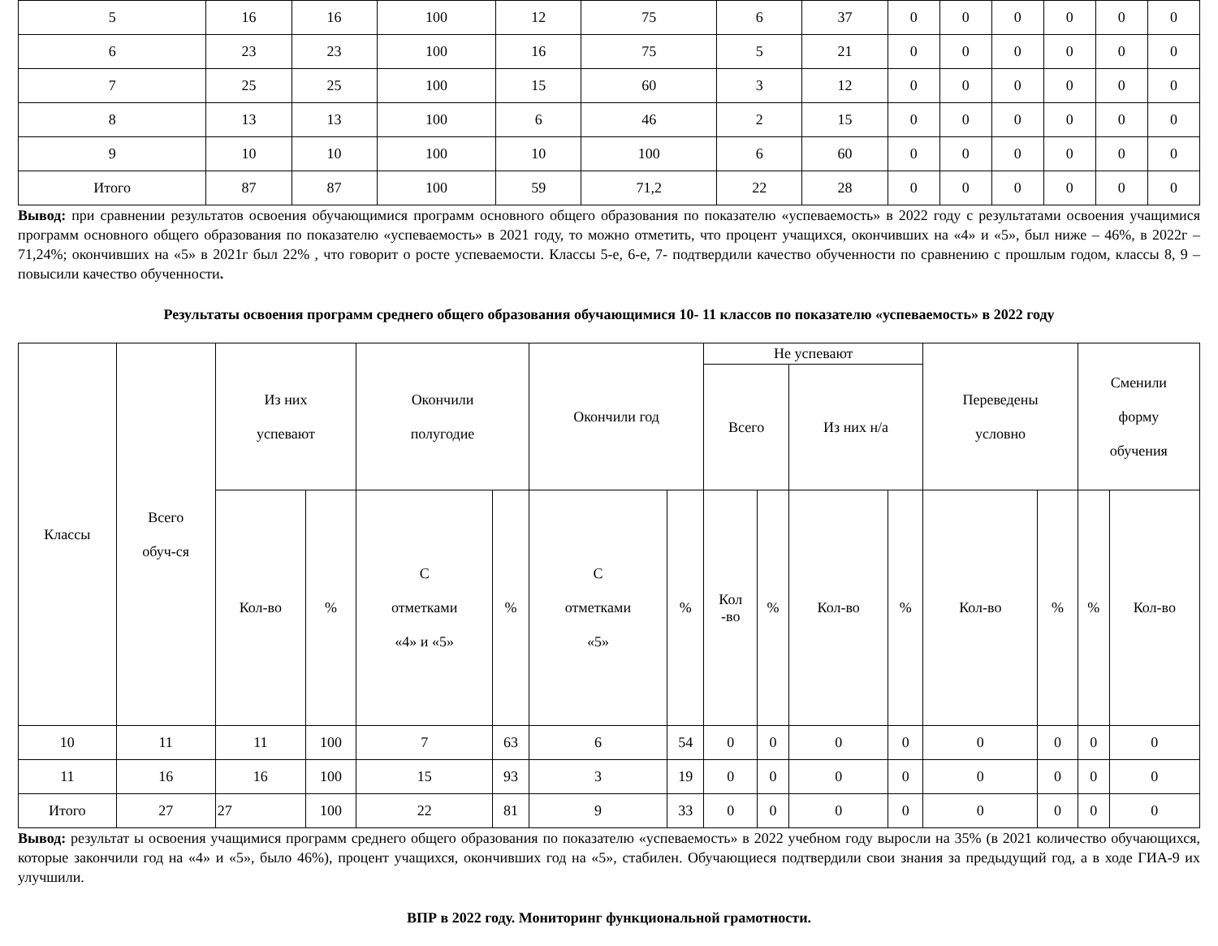| 5 | 16 | 16 | 100 | 12 | 75 | 6 | 37 | 0 | 0 | 0 | 0 | 0 | 0 |
| 6 | 23 | 23 | 100 | 16 | 75 | 5 | 21 | 0 | 0 | 0 | 0 | 0 | 0 |
| 7 | 25 | 25 | 100 | 15 | 60 | 3 | 12 | 0 | 0 | 0 | 0 | 0 | 0 |
| 8 | 13 | 13 | 100 | 6 | 46 | 2 | 15 | 0 | 0 | 0 | 0 | 0 | 0 |
| 9 | 10 | 10 | 100 | 10 | 100 | 6 | 60 | 0 | 0 | 0 | 0 | 0 | 0 |
| Итого | 87 | 87 | 100 | 59 | 71,2 | 22 | 28 | 0 | 0 | 0 | 0 | 0 | 0 |
Вывод: при сравнении результатов освоения обучающимися программ основного общего образования по показателю «успеваемость» в 2022 году с результатами освоения учащимися программ основного общего образования по показателю «успеваемость» в 2021 году, то можно отметить, что процент учащихся, окончивших на «4» и «5», был ниже – 46%, в 2022г – 71,24%; окончивших на «5» в 2021г был 22% , что говорит о росте успеваемости. Классы 5-е, 6-е, 7- подтвердили качество обученности по сравнению с прошлым годом, классы 8, 9 – повысили качество обученности.
Результаты освоения программ среднего общего образования обучающимися 10- 11 классов по показателю «успеваемость» в 2022 году
| Классы | Всего обуч-ся | Из них успевают | | Окончили полугодие | | Окончили год | | Не успевают | | | | Переведены условно | | Сменили форму обучения | |
| --- | --- | --- | --- | --- | --- | --- | --- | --- | --- | --- | --- | --- | --- | --- | --- |
| | | | | | | | | Всего | | Из них н/а | | | | | |
| | | Кол-во | % | С отметками «4» и «5» | % | С отметками «5» | % | Кол -во | % | Кол-во | % | Кол-во | % | % | Кол-во |
| 10 | 11 | 11 | 100 | 7 | 63 | 6 | 54 | 0 | 0 | 0 | 0 | 0 | 0 | 0 | 0 |
| 11 | 16 | 16 | 100 | 15 | 93 | 3 | 19 | 0 | 0 | 0 | 0 | 0 | 0 | 0 | 0 |
| Итого | 27 | 27 | 100 | 22 | 81 | 9 | 33 | 0 | 0 | 0 | 0 | 0 | 0 | 0 | 0 |
Вывод: результат ы освоения учащимися программ среднего общего образования по показателю «успеваемость» в 2022 учебном году выросли на 35% (в 2021 количество обучающихся, которые закончили год на «4» и «5», было 46%), процент учащихся, окончивших год на «5», стабилен. Обучающиеся подтвердили свои знания за предыдущий год, а в ходе ГИА-9 их улучшили.
ВПР в 2022 году. Мониторинг функциональной грамотности.